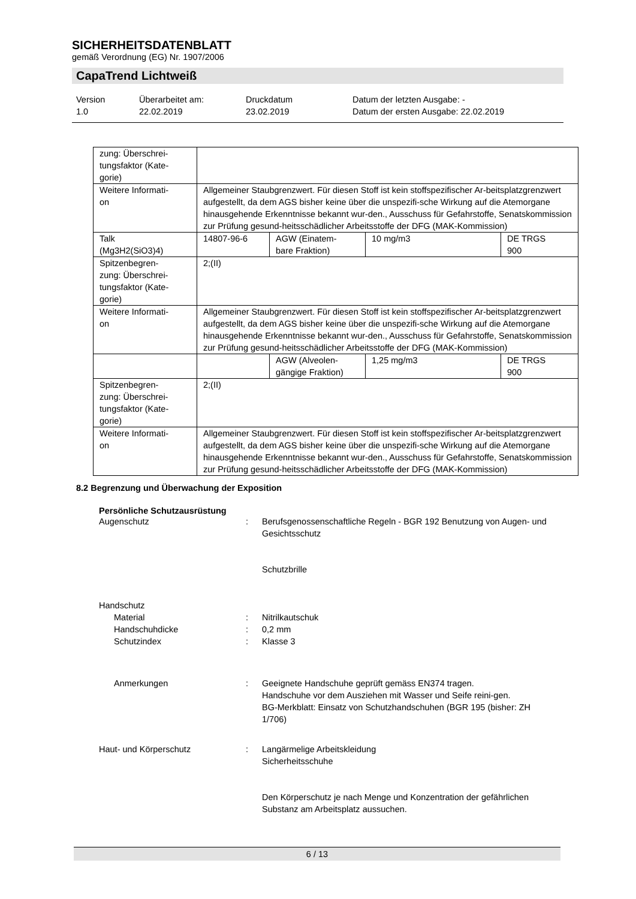SICHERHEITSDATENBLATT
gemäß Verordnung (EG) Nr. 1907/2006
CapaTrend Lichtweiß
Version
1.0
Überarbeitet am:
22.02.2019
Druckdatum
23.02.2019
Datum der letzten Ausgabe: -
Datum der ersten Ausgabe: 22.02.2019
| zung: Überschrei- tungsfaktor (Kate- gorie) | | | | |
| Weitere Informati- on | Allgemeiner Staubgrenzwert. Für diesen Stoff ist kein stoffspezifischer Ar-beitsplatzgrenzwert aufgestellt, da dem AGS bisher keine über die unspezifi-sche Wirkung auf die Atemorgane hinausgehende Erkenntnisse bekannt wur-den., Ausschuss für Gefahrstoffe, Senatskommission zur Prüfung gesund-heitsschädlicher Arbeitsstoffe der DFG (MAK-Kommission) | | | |
| Talk (Mg3H2(SiO3)4) | 14807-96-6 | AGW (Einatem- bare Fraktion) | 10 mg/m3 | DE TRGS 900 |
| Spitzenbegren- zung: Überschrei- tungsfaktor (Kate- gorie) | 2;(II) | | | |
| Weitere Informati- on | Allgemeiner Staubgrenzwert. Für diesen Stoff ist kein stoffspezifischer Ar-beitsplatzgrenzwert aufgestellt, da dem AGS bisher keine über die unspezifi-sche Wirkung auf die Atemorgane hinausgehende Erkenntnisse bekannt wur-den., Ausschuss für Gefahrstoffe, Senatskommission zur Prüfung gesund-heitsschädlicher Arbeitsstoffe der DFG (MAK-Kommission) | | | |
| | | AGW (Alveolen- gängige Fraktion) | 1,25 mg/m3 | DE TRGS 900 |
| Spitzenbegren- zung: Überschrei- tungsfaktor (Kate- gorie) | 2;(II) | | | |
| Weitere Informati- on | Allgemeiner Staubgrenzwert. Für diesen Stoff ist kein stoffspezifischer Ar-beitsplatzgrenzwert aufgestellt, da dem AGS bisher keine über die unspezifi-sche Wirkung auf die Atemorgane hinausgehende Erkenntnisse bekannt wur-den., Ausschuss für Gefahrstoffe, Senatskommission zur Prüfung gesund-heitsschädlicher Arbeitsstoffe der DFG (MAK-Kommission) | | | |
8.2 Begrenzung und Überwachung der Exposition
Persönliche Schutzausrüstung
Augenschutz : Berufsgenossenschaftliche Regeln - BGR 192 Benutzung von Augen- und Gesichtsschutz
Schutzbrille
Handschutz
Material : Nitrilkautschuk
Handschuhdicke : 0,2 mm
Schutzindex : Klasse 3
Anmerkungen : Geeignete Handschuhe geprüft gemäss EN374 tragen.
Handschuhe vor dem Ausziehen mit Wasser und Seife reini-gen.
BG-Merkblatt: Einsatz von Schutzhandschuhen (BGR 195 (bisher: ZH 1/706)
Haut- und Körperschutz : Langärmelige Arbeitskleidung
Sicherheitsschuhe
Den Körperschutz je nach Menge und Konzentration der gefährlichen Substanz am Arbeitsplatz aussuchen.
6 / 13